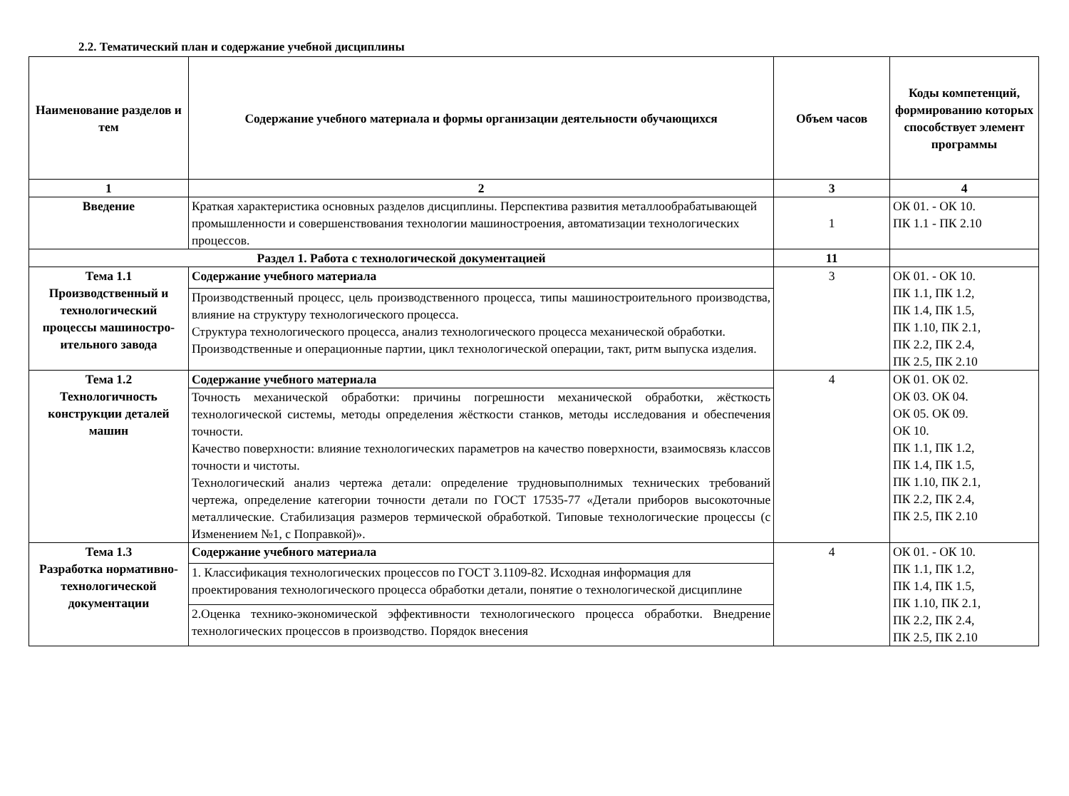2.2. Тематический план и содержание учебной дисциплины
| Наименование разделов и тем | Содержание учебного материала и формы организации деятельности обучающихся | Объем часов | Коды компетенций, формированию которых способствует элемент программы |
| --- | --- | --- | --- |
| 1 | 2 | 3 | 4 |
| Введение | Краткая характеристика основных разделов дисциплины. Перспектива развития металлообрабатывающей промышленности и совершенствования технологии машиностроения, автоматизации технологических процессов. | 1 | ОК 01. - ОК 10. ПК 1.1 - ПК 2.10 |
| Раздел 1. Работа с технологической документацией | | 11 | |
| Тема 1.1 Производственный и технологический процессы машиностро-ительного завода | Содержание учебного материала | 3 | ОК 01. - ОК 10. ПК 1.1, ПК 1.2, ПК 1.4, ПК 1.5, ПК 1.10, ПК 2.1, ПК 2.2, ПК 2.4, ПК 2.5, ПК 2.10 |
| | Производственный процесс, цель производственного процесса, типы машиностроительного производства, влияние на структуру технологического процесса. Структура технологического процесса, анализ технологического процесса механической обработки. Производственные и операционные партии, цикл технологической операции, такт, ритм выпуска изделия. | | |
| Тема 1.2 Технологичность конструкции деталей машин | Содержание учебного материала | 4 | ОК 01. ОК 02. ОК 03. ОК 04. ОК 05. ОК 09. ОК 10. ПК 1.1, ПК 1.2, ПК 1.4, ПК 1.5, ПК 1.10, ПК 2.1, ПК 2.2, ПК 2.4, ПК 2.5, ПК 2.10 |
| | Точность механической обработки: причины погрешности механической обработки, жёсткость технологической системы, методы определения жёсткости станков, методы исследования и обеспечения точности. Качество поверхности: влияние технологических параметров на качество поверхности, взаимосвязь классов точности и чистоты. Технологический анализ чертежа детали: определение трудновыполнимых технических требований чертежа, определение категории точности детали по ГОСТ 17535-77 «Детали приборов высокоточные металлические. Стабилизация размеров термической обработкой. Типовые технологические процессы (с Изменением №1, с Поправкой)». | | |
| Тема 1.3 Разработка нормативно-технологической документации | Содержание учебного материала | 4 | ОК 01. - ОК 10. ПК 1.1, ПК 1.2, ПК 1.4, ПК 1.5, ПК 1.10, ПК 2.1, ПК 2.2, ПК 2.4, ПК 2.5, ПК 2.10 |
| | 1. Классификация технологических процессов по ГОСТ 3.1109-82. Исходная информация для проектирования технологического процесса обработки детали, понятие о технологической дисциплине | | |
| | 2.Оценка технико-экономической эффективности технологического процесса обработки. Внедрение технологических процессов в производство. Порядок внесения | | |